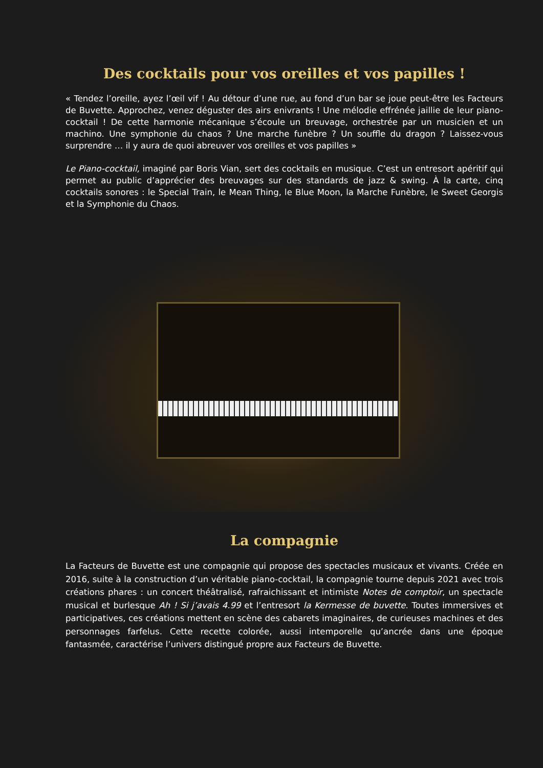Des cocktails pour vos oreilles et vos papilles !
« Tendez l’oreille, ayez l’œil vif ! Au détour d’une rue, au fond d’un bar se joue peut-être les Facteurs de Buvette. Approchez, venez déguster des airs enivrants ! Une mélodie effrénée jaillie de leur piano-cocktail ! De cette harmonie mécanique s’écoule un breuvage, orchestrée par un musicien et un machino. Une symphonie du chaos ? Une marche funèbre ? Un souffle du dragon ? Laissez-vous surprendre … il y aura de quoi abreuver vos oreilles et vos papilles »
Le Piano-cocktail, imaginé par Boris Vian, sert des cocktails en musique. C’est un entresort apéritif qui permet au public d’apprécier des breuvages sur des standards de jazz & swing. À la carte, cinq cocktails sonores : le Special Train, le Mean Thing, le Blue Moon, la Marche Funèbre, le Sweet Georgis et la Symphonie du Chaos.
La compagnie
La Facteurs de Buvette est une compagnie qui propose des spectacles musicaux et vivants. Créée en 2016, suite à la construction d’un véritable piano-cocktail, la compagnie tourne depuis 2021 avec trois créations phares : un concert théâtralisé, rafraichissant et intimiste Notes de comptoir, un spectacle musical et burlesque Ah ! Si j’avais 4.99 et l’entresort la Kermesse de buvette. Toutes immersives et participatives, ces créations mettent en scène des cabarets imaginaires, de curieuses machines et des personnages farfelus. Cette recette colorée, aussi intemporelle qu’ancrée dans une époque fantasmée, caractérise l’univers distingué propre aux Facteurs de Buvette.